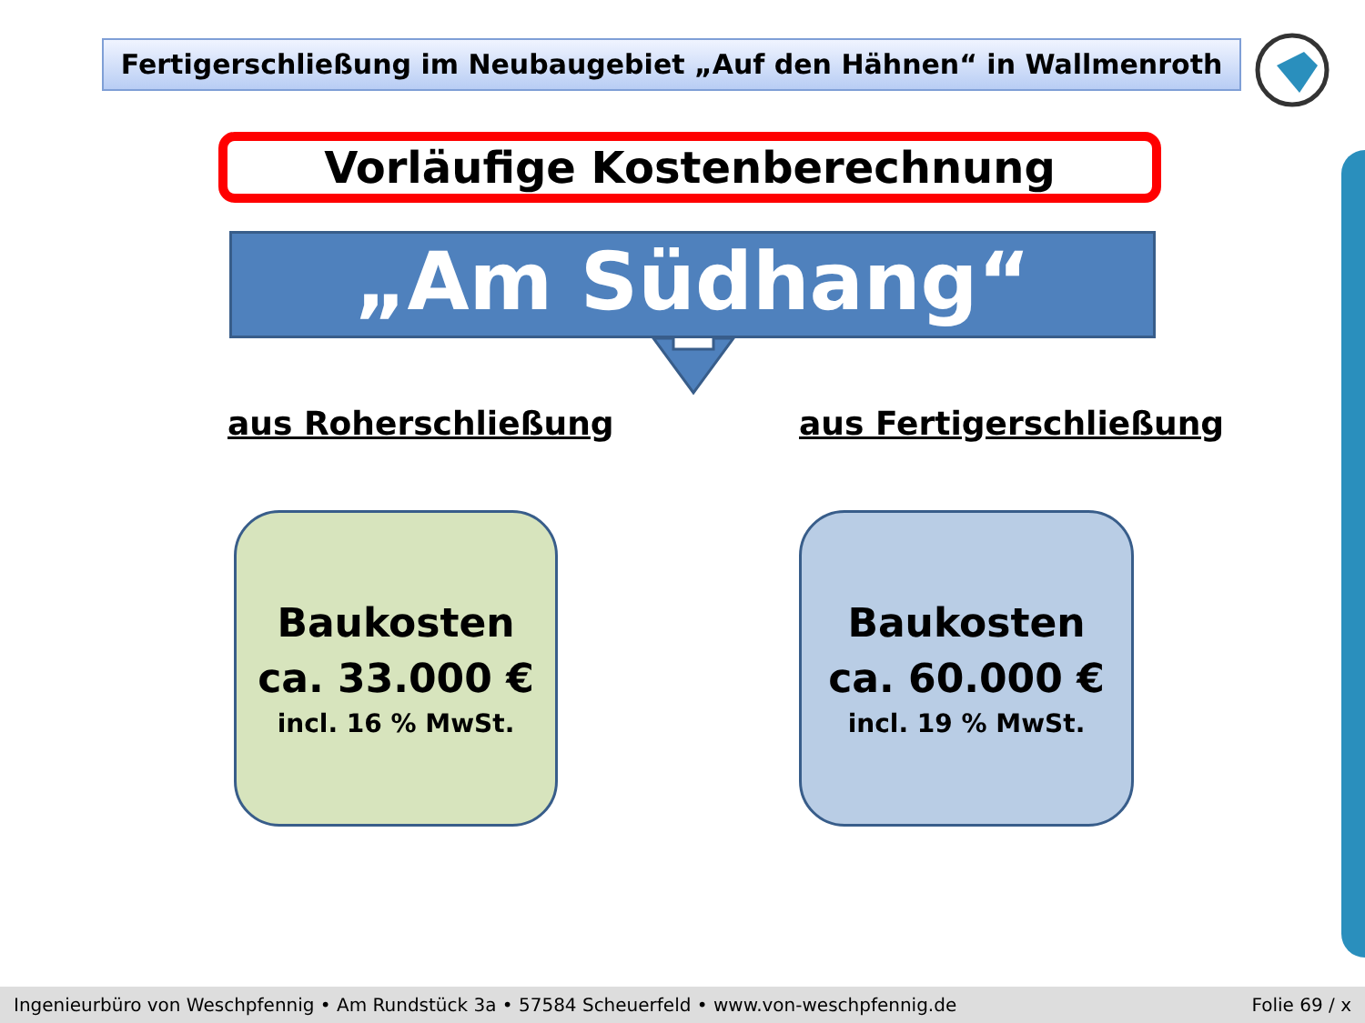Fertigerschließung im Neubaugebiet „Auf den Hähnen“ in Wallmenroth
Vorläufige Kostenberechnung
„Am Südhang“
aus Roherschließung aus Fertigerschließung
Baukosten
ca. 33.000 €
incl. 16 % MwSt.
Baukosten
ca. 60.000 €
incl. 19 % MwSt.
Ingenieurbüro von Weschpfennig • Am Rundstück 3a • 57584 Scheuerfeld • www.von-weschpfennig.de Folie 69 / x